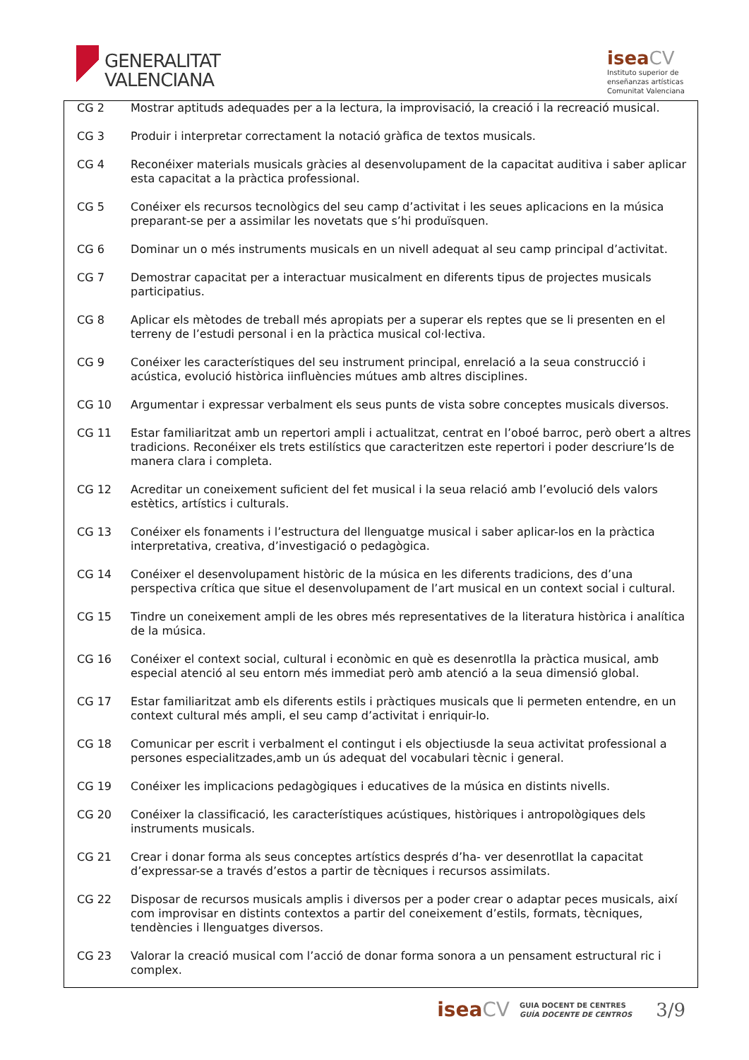GENERALITAT
VALENCIANA
isea CV
Instituto superior de
enseñanzas artísticas
Comunitat Valenciana
| CG 2 | Mostrar aptituds adequades per a la lectura, la improvisació, la creació i la recreació musical. |
| CG 3 | Produir i interpretar correctament la notació gràfica de textos musicals. |
| CG 4 | Reconéixer materials musicals gràcies al desenvolupament de la capacitat auditiva i saber aplicar esta capacitat a la pràctica professional. |
| CG 5 | Conéixer els recursos tecnològics del seu camp d’activitat i les seues aplicacions en la música preparant-se per a assimilar les novetats que s’hi produïsquen. |
| CG 6 | Dominar un o més instruments musicals en un nivell adequat al seu camp principal d’activitat. |
| CG 7 | Demostrar capacitat per a interactuar musicalment en diferents tipus de projectes musicals participatius. |
| CG 8 | Aplicar els mètodes de treball més apropiats per a superar els reptes que se li presenten en el terreny de l’estudi personal i en la pràctica musical col·lectiva. |
| CG 9 | Conéixer les característiques del seu instrument principal, enrelació a la seua construcció i acústica, evolució històrica iinfluències mútues amb altres disciplines. |
| CG 10 | Argumentar i expressar verbalment els seus punts de vista sobre conceptes musicals diversos. |
| CG 11 | Estar familiaritzat amb un repertori ampli i actualitzat, centrat en l’oboé barroc, però obert a altres tradicions. Reconéixer els trets estilístics que caracteritzen este repertori i poder descriure’ls de manera clara i completa. |
| CG 12 | Acreditar un coneixement suficient del fet musical i la seua relació amb l’evolució dels valors estètics, artístics i culturals. |
| CG 13 | Conéixer els fonaments i l’estructura del llenguatge musical i saber aplicar-los en la pràctica interpretativa, creativa, d’investigació o pedagògica. |
| CG 14 | Conéixer el desenvolupament històric de la música en les diferents tradicions, des d’una perspectiva crítica que situe el desenvolupament de l’art musical en un context social i cultural. |
| CG 15 | Tindre un coneixement ampli de les obres més representatives de la literatura històrica i analítica de la música. |
| CG 16 | Conéixer el context social, cultural i econòmic en què es desenrotlla la pràctica musical, amb especial atenció al seu entorn més immediat però amb atenció a la seua dimensió global. |
| CG 17 | Estar familiaritzat amb els diferents estils i pràctiques musicals que li permeten entendre, en un context cultural més ampli, el seu camp d’activitat i enriquir-lo. |
| CG 18 | Comunicar per escrit i verbalment el contingut i els objectiusde la seua activitat professional a persones especialitzades,amb un ús adequat del vocabulari tècnic i general. |
| CG 19 | Conéixer les implicacions pedagògiques i educatives de la música en distints nivells. |
| CG 20 | Conéixer la classificació, les característiques acústiques, històriques i antropològiques dels instruments musicals. |
| CG 21 | Crear i donar forma als seus conceptes artístics després d’ha- ver desenrotllat la capacitat d’expressar-se a través d’estos a partir de tècniques i recursos assimilats. |
| CG 22 | Disposar de recursos musicals amplis i diversos per a poder crear o adaptar peces musicals, així com improvisar en distints contextos a partir del coneixement d’estils, formats, tècniques, tendències i llenguatges diversos. |
| CG 23 | Valorar la creació musical com l’acció de donar forma sonora a un pensament estructural ric i complex. |
iseaCV GUIA DOCENT DE CENTRES
GUÍA DOCENTE DE CENTROS 3/9